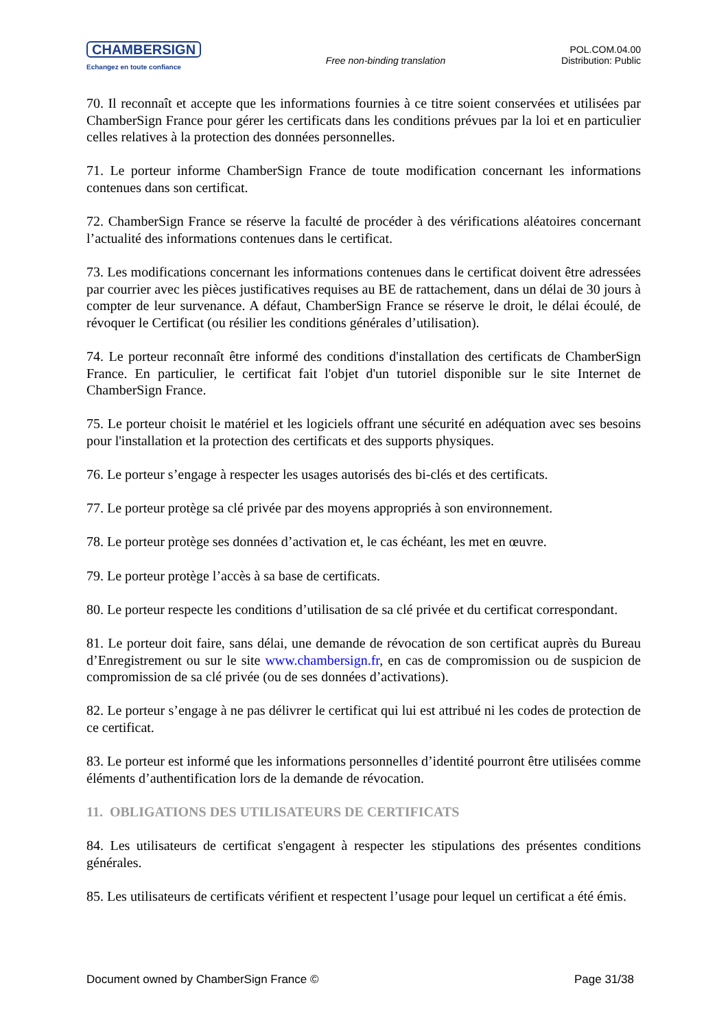CHAMBERSIGN
Echangez en toute confiance
Free non-binding translation
POL.COM.04.00
Distribution: Public
70. Il reconnaît et accepte que les informations fournies à ce titre soient conservées et utilisées par ChamberSign France pour gérer les certificats dans les conditions prévues par la loi et en particulier celles relatives à la protection des données personnelles.
71. Le porteur informe ChamberSign France de toute modification concernant les informations contenues dans son certificat.
72. ChamberSign France se réserve la faculté de procéder à des vérifications aléatoires concernant l’actualité des informations contenues dans le certificat.
73. Les modifications concernant les informations contenues dans le certificat doivent être adressées par courrier avec les pièces justificatives requises au BE de rattachement, dans un délai de 30 jours à compter de leur survenance. A défaut, ChamberSign France se réserve le droit, le délai écoulé, de révoquer le Certificat (ou résilier les conditions générales d’utilisation).
74. Le porteur reconnaît être informé des conditions d'installation des certificats de ChamberSign France. En particulier, le certificat fait l'objet d'un tutoriel disponible sur le site Internet de ChamberSign France.
75. Le porteur choisit le matériel et les logiciels offrant une sécurité en adéquation avec ses besoins pour l'installation et la protection des certificats et des supports physiques.
76. Le porteur s’engage à respecter les usages autorisés des bi-clés et des certificats.
77. Le porteur protège sa clé privée par des moyens appropriés à son environnement.
78. Le porteur protège ses données d’activation et, le cas échéant, les met en œuvre.
79. Le porteur protège l’accès à sa base de certificats.
80. Le porteur respecte les conditions d’utilisation de sa clé privée et du certificat correspondant.
81. Le porteur doit faire, sans délai, une demande de révocation de son certificat auprès du Bureau d’Enregistrement ou sur le site www.chambersign.fr, en cas de compromission ou de suspicion de compromission de sa clé privée (ou de ses données d’activations).
82. Le porteur s’engage à ne pas délivrer le certificat qui lui est attribué ni les codes de protection de ce certificat.
83. Le porteur est informé que les informations personnelles d’identité pourront être utilisées comme éléments d’authentification lors de la demande de révocation.
11. OBLIGATIONS DES UTILISATEURS DE CERTIFICATS
84. Les utilisateurs de certificat s'engagent à respecter les stipulations des présentes conditions générales.
85. Les utilisateurs de certificats vérifient et respectent l’usage pour lequel un certificat a été émis.
Document owned by ChamberSign France © Page 31/38